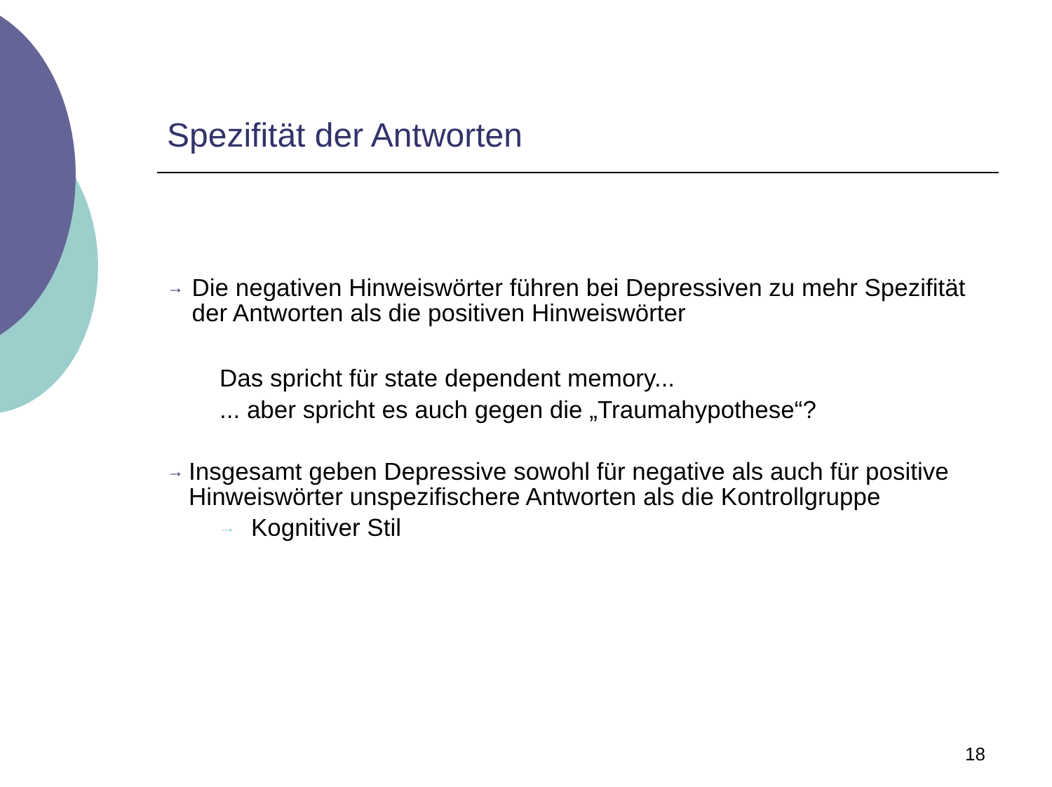Spezifität der Antworten
→
Die negativen Hinweiswörter führen bei Depressiven zu mehr Spezifität der Antworten als die positiven Hinweiswörter
Das spricht für state dependent memory...
... aber spricht es auch gegen die „Traumahypothese“?
→
Insgesamt geben Depressive sowohl für negative als auch für positive Hinweiswörter unspezifischere Antworten als die Kontrollgruppe
→
Kognitiver Stil
18